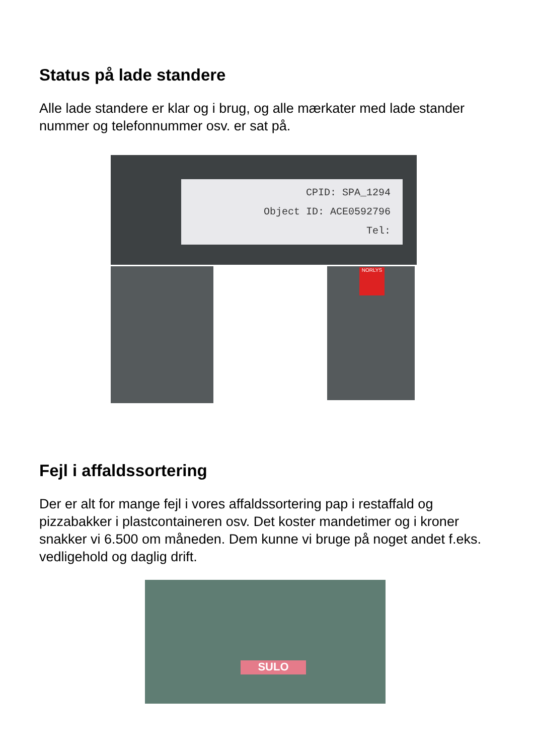Status på lade standere
Alle lade standere er klar og i brug, og alle mærkater med lade stander nummer og telefonnummer osv. er sat på.
CPID: SPA_1294
Object ID: ACE0592796
Tel:
NORLYS
Fejl i affaldssortering
Der er alt for mange fejl i vores affaldssortering pap i restaffald og pizzabakker i plastcontaineren osv. Det koster mandetimer og i kroner snakker vi 6.500 om måneden. Dem kunne vi bruge på noget andet f.eks. vedligehold og daglig drift.
SULO